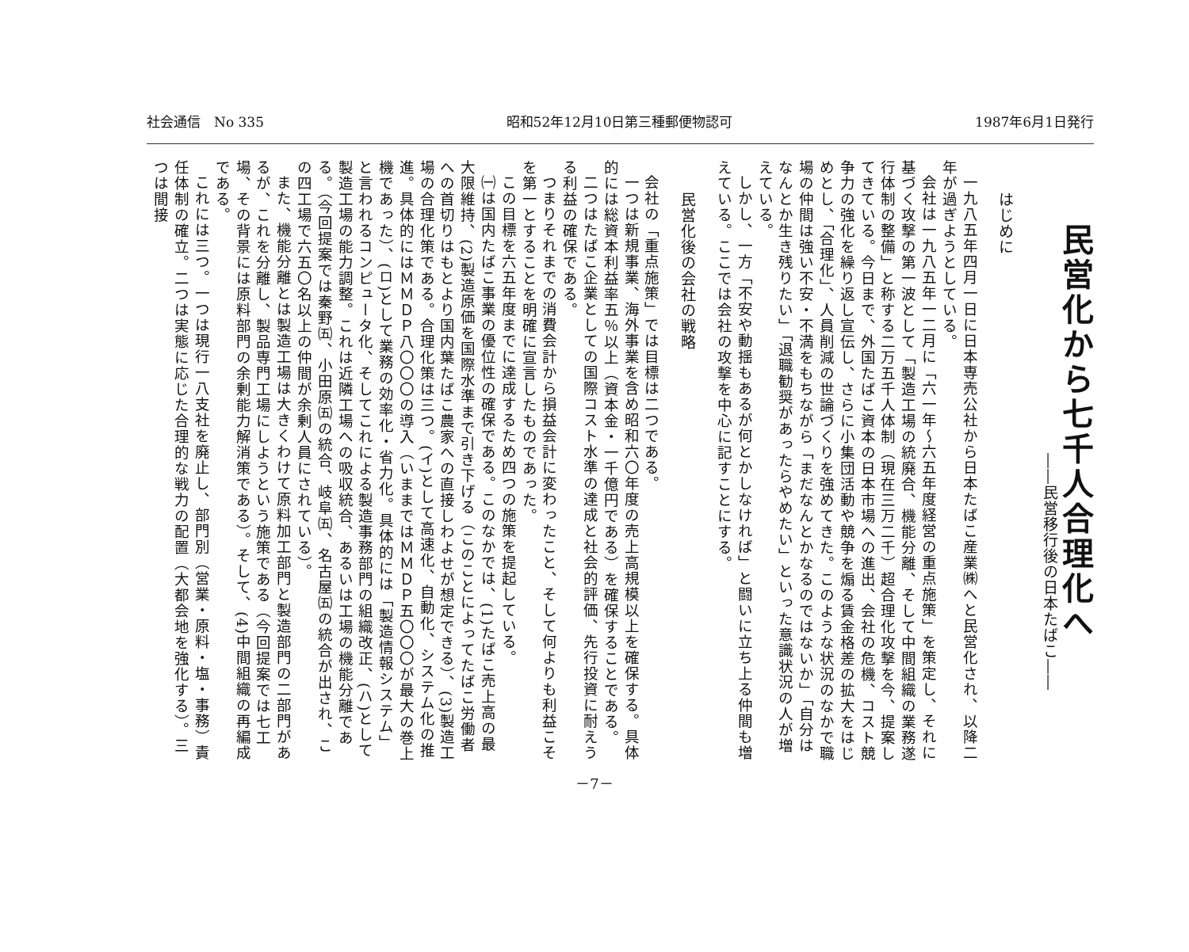社会通信　No 335 昭和52年12月10日第三種郵便物認可 1987年6月1日発行
民営化から七千人合理化へ
――民営移行後の日本たばこ――
はじめに
一九八五年四月一日に日本専売公社から日本たばこ産業㈱へと民営化され、以降二年が過ぎようとしている。
会社は一九八五年一二月に「六一年～六五年度経営の重点施策」を策定し、それに基づく攻撃の第一波として「製造工場の統廃合、機能分離、そして中間組織の業務遂行体制の整備」と称する二万五千人体制（現在三万二千）超合理化攻撃を今、提案してきている。今日まで、外国たばこ資本の日本市場への進出、会社の危機、コスト競争力の強化を繰り返し宣伝し、さらに小集団活動や競争を煽る賃金格差の拡大をはじめとし、「合理化」、人員削減の世論づくりを強めてきた。このような状況のなかで職場の仲間は強い不安・不満をもちながら「まだなんとかなるのではないか」「自分はなんとか生き残りたい」「退職勧奨があったらやめたい」といった意識状況の人が増えている。
しかし、一方「不安や動揺もあるが何とかしなければ」と闘いに立ち上る仲間も増えている。ここでは会社の攻撃を中心に記すことにする。
民営化後の会社の戦略
会社の「重点施策」では目標は二つである。
一つは新規事業、海外事業を含め昭和六〇年度の売上高規模以上を確保する。具体的には総資本利益率五％以上（資本金・一千億円である）を確保することである。
二つはたばこ企業としての国際コスト水準の達成と社会的評価、先行投資に耐えうる利益の確保である。
つまりそれまでの消費会計から損益会計に変わったこと、そして何よりも利益こそを第一とすることを明確に宣言したものであった。
この目標を六五年度までに達成するため四つの施策を提起している。
㈠は国内たばこ事業の優位性の確保である。このなかでは、(1)たばこ売上高の最大限維持、(2)製造原価を国際水準まで引き下げる（このことによってたばこ労働者への首切りはもとより国内葉たばこ農家への直接しわよせが想定できる）、(3)製造工場の合理化策である。合理化策は三つ。(イ)として高速化、自動化、システム化の推進。具体的にはＭＭＤＰ八〇〇〇の導入（いままではＭＭＤＰ五〇〇〇が最大の巻上機であった）、(ロ)として業務の効率化・省力化。具体的には「製造情報システム」と言われるコンピュータ化、そしてこれによる製造事務部門の組織改正、(ハ)として製造工場の能力調整。これは近隣工場への吸収統合、あるいは工場の機能分離である。（今回提案では秦野㈤、小田原㈤の統合、岐阜㈤、名古屋㈤の統合が出され、この四工場で六五〇名以上の仲間が余剰人員にされている）。
また、機能分離とは製造工場は大きくわけて原料加工部門と製造部門の二部門があるが、これを分離し、製品専門工場にしようという施策である（今回提案では七工場、その背景には原料部門の余剰能力解消策である）。そして、(4)中間組織の再編成である。
これには三つ。一つは現行一八支社を廃止し、部門別（営業・原料・塩・事務）責任体制の確立。二つは実態に応じた合理的な戦力の配置（大都会地を強化する）。三つは間接
－7－